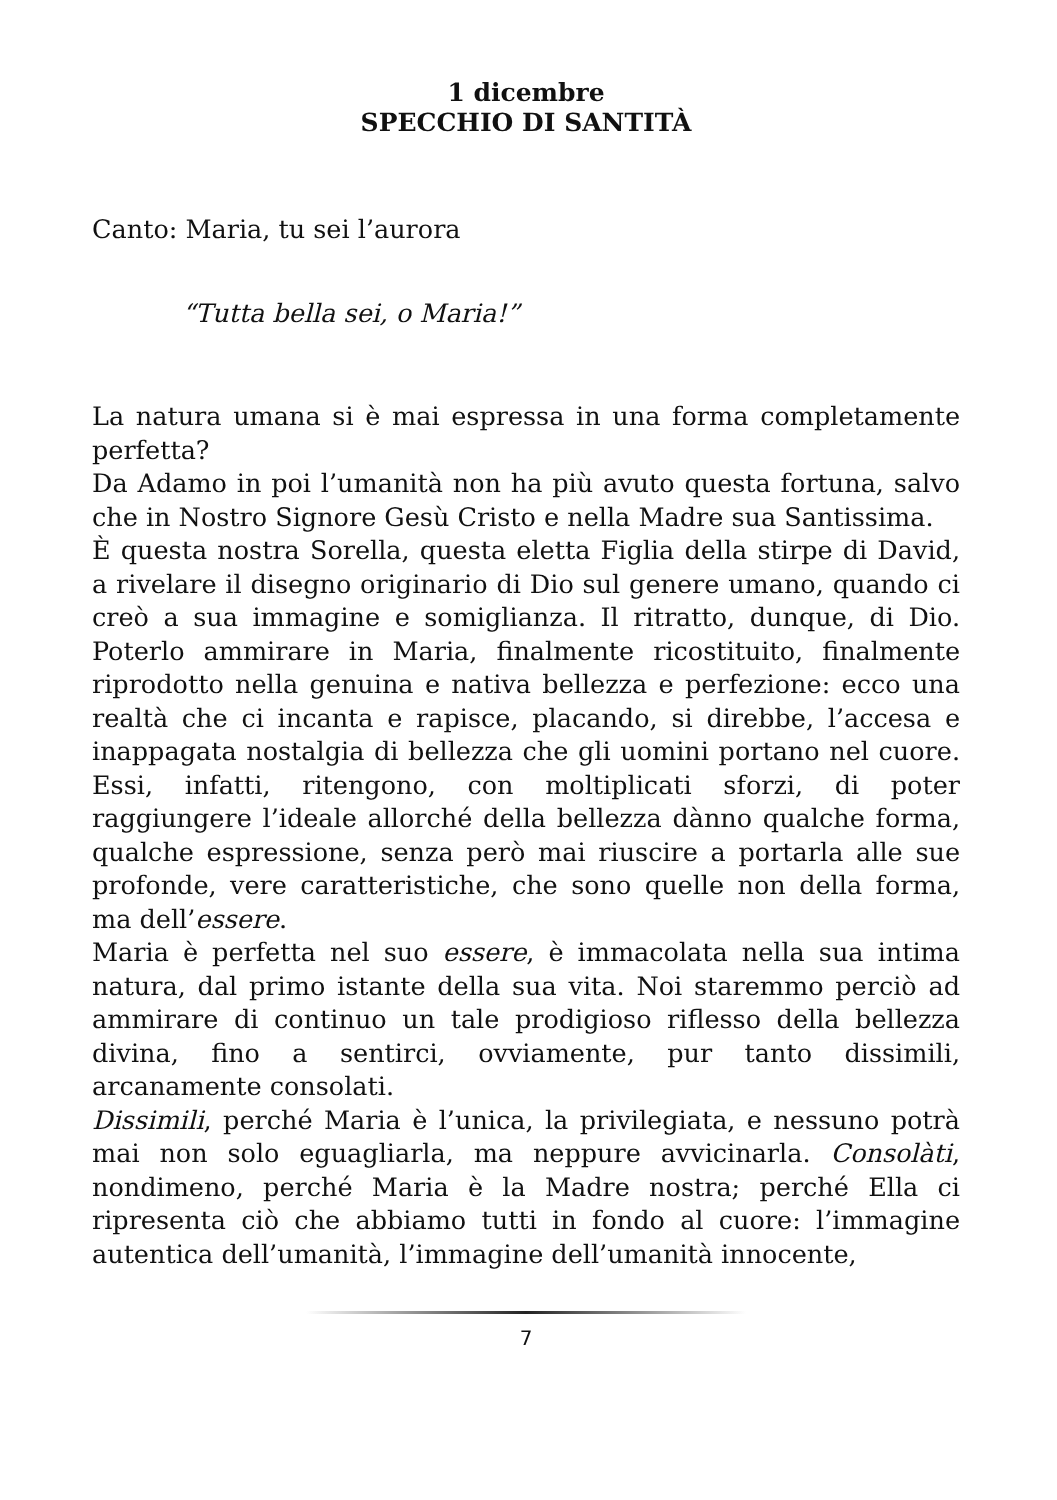1 dicembre
SPECCHIO DI SANTITÀ
Canto: Maria, tu sei l’aurora
“Tutta bella sei, o Maria!”
La natura umana si è mai espressa in una forma completamente perfetta?
Da Adamo in poi l’umanità non ha più avuto questa fortuna, salvo che in Nostro Signore Gesù Cristo e nella Madre sua Santissima.
È questa nostra Sorella, questa eletta Figlia della stirpe di David, a rivelare il disegno originario di Dio sul genere umano, quando ci creò a sua immagine e somiglianza. Il ritratto, dunque, di Dio. Poterlo ammirare in Maria, finalmente ricostituito, finalmente riprodotto nella genuina e nativa bellezza e perfezione: ecco una realtà che ci incanta e rapisce, placando, si direbbe, l’accesa e inappagata nostalgia di bellezza che gli uomini portano nel cuore. Essi, infatti, ritengono, con moltiplicati sforzi, di poter raggiungere l’ideale allorché della bellezza dànno qualche forma, qualche espressione, senza però mai riuscire a portarla alle sue profonde, vere caratteristiche, che sono quelle non della forma, ma dell’essere.
Maria è perfetta nel suo essere, è immacolata nella sua intima natura, dal primo istante della sua vita. Noi staremmo perciò ad ammirare di continuo un tale prodigioso riflesso della bellezza divina, fino a sentirci, ovviamente, pur tanto dissimili, arcanamente consolati.
Dissimili, perché Maria è l’unica, la privilegiata, e nessuno potrà mai non solo eguagliarla, ma neppure avvicinarla. Consolàti, nondimeno, perché Maria è la Madre nostra; perché Ella ci ripresenta ciò che abbiamo tutti in fondo al cuore: l’immagine autentica dell’umanità, l’immagine dell’umanità innocente,
7